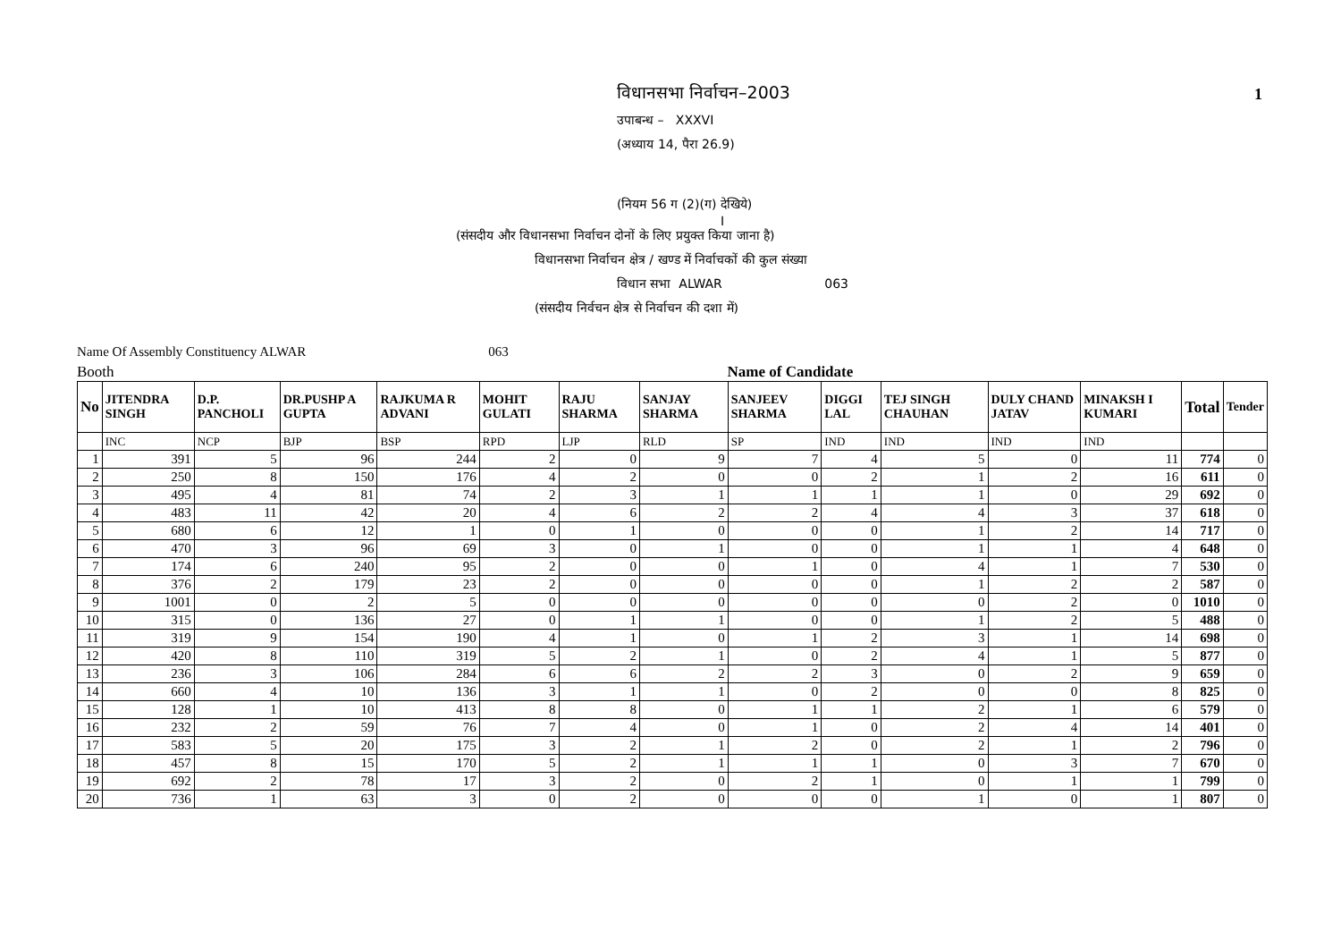1
विधानसभा निर्वाचन–2003
उपाबन्ध – XXXVI
(अध्याय 14, पैरा 26.9)
(नियम 56 ग (2)(ग) देखिये)
I
(संसदीय और विधानसभा निर्वाचन दोनों के लिए प्रयुक्त किया जाना है)
विधानसभा निर्वाचन क्षेत्र / खण्ड में निर्वाचकों की कुल संख्या
विधान सभा ALWAR 063
(संसदीय निर्वचन क्षेत्र से निर्वाचन की दशा में)
Name Of Assembly Constituency ALWAR 063
Booth Name of Candidate
| No | JITENDRA SINGH | D.P. PANCHOLI | DR.PUSHP A GUPTA | RAJKUMA R ADVANI | MOHIT GULATI | RAJU SHARMA | SANJAY SHARMA | SANJEEV SHARMA | DIGGI LAL | TEJ SINGH CHAUHAN | DULY CHAND JATAV | MINAKSH I KUMARI | Total | Tender |
| --- | --- | --- | --- | --- | --- | --- | --- | --- | --- | --- | --- | --- | --- | --- |
| | INC | NCP | BJP | BSP | RPD | LJP | RLD | SP | IND | IND | IND | IND | | |
| 1 | 391 | 5 | 96 | 244 | 2 | 0 | 9 | 7 | 4 | 5 | 0 | 11 | 774 | 0 |
| 2 | 250 | 8 | 150 | 176 | 4 | 2 | 0 | 0 | 2 | 1 | 2 | 16 | 611 | 0 |
| 3 | 495 | 4 | 81 | 74 | 2 | 3 | 1 | 1 | 1 | 1 | 0 | 29 | 692 | 0 |
| 4 | 483 | 11 | 42 | 20 | 4 | 6 | 2 | 2 | 4 | 4 | 3 | 37 | 618 | 0 |
| 5 | 680 | 6 | 12 | 1 | 0 | 1 | 0 | 0 | 0 | 1 | 2 | 14 | 717 | 0 |
| 6 | 470 | 3 | 96 | 69 | 3 | 0 | 1 | 0 | 0 | 1 | 1 | 4 | 648 | 0 |
| 7 | 174 | 6 | 240 | 95 | 2 | 0 | 0 | 1 | 0 | 4 | 1 | 7 | 530 | 0 |
| 8 | 376 | 2 | 179 | 23 | 2 | 0 | 0 | 0 | 0 | 1 | 2 | 2 | 587 | 0 |
| 9 | 1001 | 0 | 2 | 5 | 0 | 0 | 0 | 0 | 0 | 0 | 2 | 0 | 1010 | 0 |
| 10 | 315 | 0 | 136 | 27 | 0 | 1 | 1 | 0 | 0 | 1 | 2 | 5 | 488 | 0 |
| 11 | 319 | 9 | 154 | 190 | 4 | 1 | 0 | 1 | 2 | 3 | 1 | 14 | 698 | 0 |
| 12 | 420 | 8 | 110 | 319 | 5 | 2 | 1 | 0 | 2 | 4 | 1 | 5 | 877 | 0 |
| 13 | 236 | 3 | 106 | 284 | 6 | 6 | 2 | 2 | 3 | 0 | 2 | 9 | 659 | 0 |
| 14 | 660 | 4 | 10 | 136 | 3 | 1 | 1 | 0 | 2 | 0 | 0 | 8 | 825 | 0 |
| 15 | 128 | 1 | 10 | 413 | 8 | 8 | 0 | 1 | 1 | 2 | 1 | 6 | 579 | 0 |
| 16 | 232 | 2 | 59 | 76 | 7 | 4 | 0 | 1 | 0 | 2 | 4 | 14 | 401 | 0 |
| 17 | 583 | 5 | 20 | 175 | 3 | 2 | 1 | 2 | 0 | 2 | 1 | 2 | 796 | 0 |
| 18 | 457 | 8 | 15 | 170 | 5 | 2 | 1 | 1 | 1 | 0 | 3 | 7 | 670 | 0 |
| 19 | 692 | 2 | 78 | 17 | 3 | 2 | 0 | 2 | 1 | 0 | 1 | 1 | 799 | 0 |
| 20 | 736 | 1 | 63 | 3 | 0 | 2 | 0 | 0 | 0 | 1 | 0 | 1 | 807 | 0 |